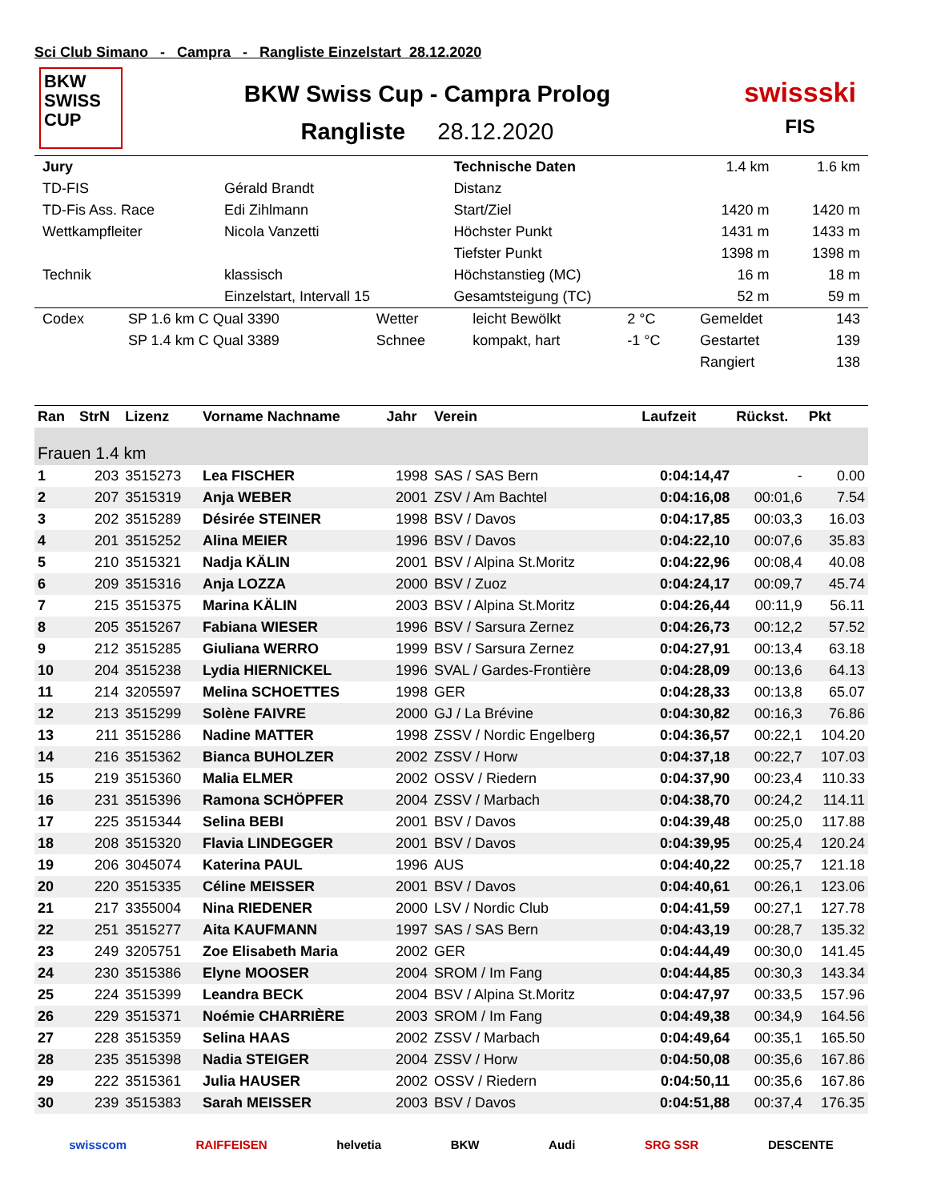Sci Club Simano - Campra - Rangliste Einzelstart 28.12.2020
BKW
SWISS
CUP
BKW Swiss Cup - Campra Prolog
Rangliste 28.12.2020
swissski
FIS
| Jury | | Technische Daten | | 1.4 km | 1.6 km |
| TD-FIS | Gérald Brandt | Distanz | | | |
| TD-Fis Ass. Race | Edi Zihlmann | Start/Ziel | | 1420 m | 1420 m |
| Wettkampfleiter | Nicola Vanzetti | Höchster Punkt | | 1431 m | 1433 m |
| | | Tiefster Punkt | | 1398 m | 1398 m |
| Technik | klassisch | Höchstanstieg (MC) | | 16 m | 18 m |
| | Einzelstart, Intervall 15 | Gesamtsteigung (TC) | | 52 m | 59 m |
| Codex | SP 1.6 km C Qual 3390 | Wetter | leicht Bewölkt | 2 °C | Gemeldet | 143 |
| | SP 1.4 km C Qual 3389 | Schnee | kompakt, hart | -1 °C | Gestartet | 139 |
| | | | | | Rangiert | 138 |
| Ran | StrN | Lizenz | Vorname Nachname | Jahr | Verein | Laufzeit | Rückst. | Pkt |
| --- | --- | --- | --- | --- | --- | --- | --- | --- |
| Frauen 1.4 km | | | | | | | | |
| 1 | 203 | 3515273 | Lea FISCHER | 1998 | SAS / SAS Bern | 0:04:14,47 | - | 0.00 |
| 2 | 207 | 3515319 | Anja WEBER | 2001 | ZSV / Am Bachtel | 0:04:16,08 | 00:01,6 | 7.54 |
| 3 | 202 | 3515289 | Désirée STEINER | 1998 | BSV / Davos | 0:04:17,85 | 00:03,3 | 16.03 |
| 4 | 201 | 3515252 | Alina MEIER | 1996 | BSV / Davos | 0:04:22,10 | 00:07,6 | 35.83 |
| 5 | 210 | 3515321 | Nadja KÄLIN | 2001 | BSV / Alpina St.Moritz | 0:04:22,96 | 00:08,4 | 40.08 |
| 6 | 209 | 3515316 | Anja LOZZA | 2000 | BSV / Zuoz | 0:04:24,17 | 00:09,7 | 45.74 |
| 7 | 215 | 3515375 | Marina KÄLIN | 2003 | BSV / Alpina St.Moritz | 0:04:26,44 | 00:11,9 | 56.11 |
| 8 | 205 | 3515267 | Fabiana WIESER | 1996 | BSV / Sarsura Zernez | 0:04:26,73 | 00:12,2 | 57.52 |
| 9 | 212 | 3515285 | Giuliana WERRO | 1999 | BSV / Sarsura Zernez | 0:04:27,91 | 00:13,4 | 63.18 |
| 10 | 204 | 3515238 | Lydia HIERNICKEL | 1996 | SVAL / Gardes-Frontière | 0:04:28,09 | 00:13,6 | 64.13 |
| 11 | 214 | 3205597 | Melina SCHOETTES | 1998 | GER | 0:04:28,33 | 00:13,8 | 65.07 |
| 12 | 213 | 3515299 | Solène FAIVRE | 2000 | GJ / La Brévine | 0:04:30,82 | 00:16,3 | 76.86 |
| 13 | 211 | 3515286 | Nadine MATTER | 1998 | ZSSV / Nordic Engelberg | 0:04:36,57 | 00:22,1 | 104.20 |
| 14 | 216 | 3515362 | Bianca BUHOLZER | 2002 | ZSSV / Horw | 0:04:37,18 | 00:22,7 | 107.03 |
| 15 | 219 | 3515360 | Malia ELMER | 2002 | OSSV / Riedern | 0:04:37,90 | 00:23,4 | 110.33 |
| 16 | 231 | 3515396 | Ramona SCHÖPFER | 2004 | ZSSV / Marbach | 0:04:38,70 | 00:24,2 | 114.11 |
| 17 | 225 | 3515344 | Selina BEBI | 2001 | BSV / Davos | 0:04:39,48 | 00:25,0 | 117.88 |
| 18 | 208 | 3515320 | Flavia LINDEGGER | 2001 | BSV / Davos | 0:04:39,95 | 00:25,4 | 120.24 |
| 19 | 206 | 3045074 | Katerina PAUL | 1996 | AUS | 0:04:40,22 | 00:25,7 | 121.18 |
| 20 | 220 | 3515335 | Céline MEISSER | 2001 | BSV / Davos | 0:04:40,61 | 00:26,1 | 123.06 |
| 21 | 217 | 3355004 | Nina RIEDENER | 2000 | LSV / Nordic Club | 0:04:41,59 | 00:27,1 | 127.78 |
| 22 | 251 | 3515277 | Aita KAUFMANN | 1997 | SAS / SAS Bern | 0:04:43,19 | 00:28,7 | 135.32 |
| 23 | 249 | 3205751 | Zoe Elisabeth Maria | 2002 | GER | 0:04:44,49 | 00:30,0 | 141.45 |
| 24 | 230 | 3515386 | Elyne MOOSER | 2004 | SROM / Im Fang | 0:04:44,85 | 00:30,3 | 143.34 |
| 25 | 224 | 3515399 | Leandra BECK | 2004 | BSV / Alpina St.Moritz | 0:04:47,97 | 00:33,5 | 157.96 |
| 26 | 229 | 3515371 | Noémie CHARRIÈRE | 2003 | SROM / Im Fang | 0:04:49,38 | 00:34,9 | 164.56 |
| 27 | 228 | 3515359 | Selina HAAS | 2002 | ZSSV / Marbach | 0:04:49,64 | 00:35,1 | 165.50 |
| 28 | 235 | 3515398 | Nadia STEIGER | 2004 | ZSSV / Horw | 0:04:50,08 | 00:35,6 | 167.86 |
| 29 | 222 | 3515361 | Julia HAUSER | 2002 | OSSV / Riedern | 0:04:50,11 | 00:35,6 | 167.86 |
| 30 | 239 | 3515383 | Sarah MEISSER | 2003 | BSV / Davos | 0:04:51,88 | 00:37,4 | 176.35 |
swisscom RAIFFEISEN helvetia BKW Audi SRG SSR DESCENTE